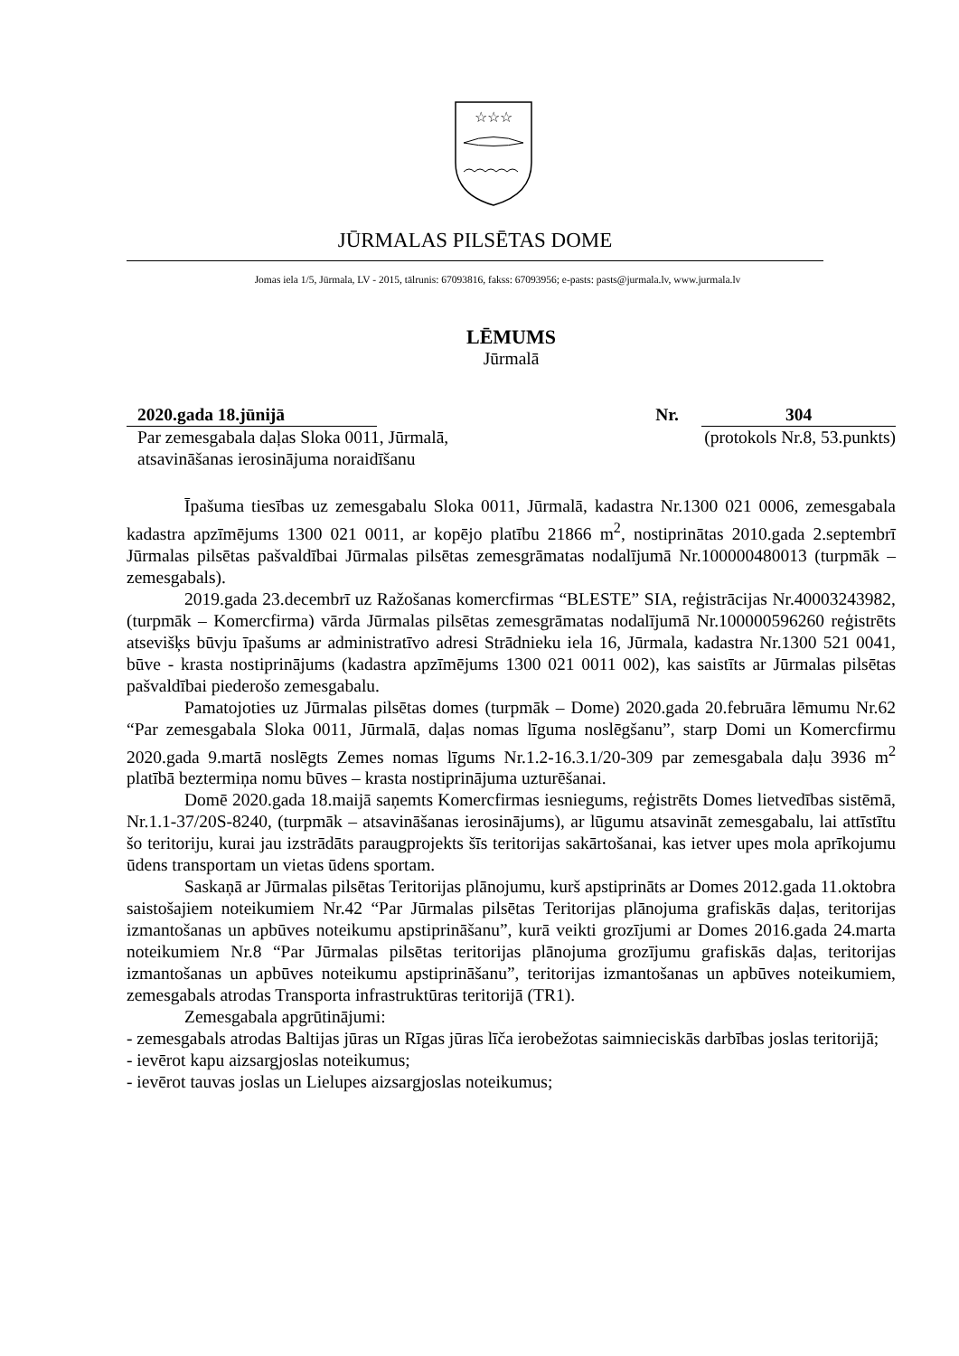☆☆☆
JŪRMALAS PILSĒTAS DOME
Jomas iela 1/5, Jūrmala, LV - 2015, tālrunis: 67093816, fakss: 67093956; e-pasts: pasts@jurmala.lv, www.jurmala.lv
LĒMUMS
Jūrmalā
2020.gada 18.jūnijā Nr. 304
Par zemesgabala daļas Sloka 0011, Jūrmalā,
atsavināšanas ierosinājuma noraidīšanu
(protokols Nr.8, 53.punkts)
Īpašuma tiesības uz zemesgabalu Sloka 0011, Jūrmalā, kadastra Nr.1300 021 0006, zemesgabala kadastra apzīmējums 1300 021 0011, ar kopējo platību 21866 m<sup>2</sup>, nostiprinātas 2010.gada 2.septembrī Jūrmalas pilsētas pašvaldībai Jūrmalas pilsētas zemesgrāmatas nodalījumā Nr.100000480013 (turpmāk – zemesgabals).
2019.gada 23.decembrī uz Ražošanas komercfirmas “BLESTE” SIA, reģistrācijas Nr.40003243982, (turpmāk – Komercfirma) vārda Jūrmalas pilsētas zemesgrāmatas nodalījumā Nr.100000596260 reģistrēts atsevišķs būvju īpašums ar administratīvo adresi Strādnieku iela 16, Jūrmala, kadastra Nr.1300 521 0041, būve - krasta nostiprinājums (kadastra apzīmējums 1300 021 0011 002), kas saistīts ar Jūrmalas pilsētas pašvaldībai piederošo zemesgabalu.
Pamatojoties uz Jūrmalas pilsētas domes (turpmāk – Dome) 2020.gada 20.februāra lēmumu Nr.62 “Par zemesgabala Sloka 0011, Jūrmalā, daļas nomas līguma noslēgšanu”, starp Domi un Komercfirmu 2020.gada 9.martā noslēgts Zemes nomas līgums Nr.1.2-16.3.1/20-309 par zemesgabala daļu 3936 m<sup>2</sup> platībā beztermiņa nomu būves – krasta nostiprinājuma uzturēšanai.
Domē 2020.gada 18.maijā saņemts Komercfirmas iesniegums, reģistrēts Domes lietvedības sistēmā, Nr.1.1-37/20S-8240, (turpmāk – atsavināšanas ierosinājums), ar lūgumu atsavināt zemesgabalu, lai attīstītu šo teritoriju, kurai jau izstrādāts paraugprojekts šīs teritorijas sakārtošanai, kas ietver upes mola aprīkojumu ūdens transportam un vietas ūdens sportam.
Saskaņā ar Jūrmalas pilsētas Teritorijas plānojumu, kurš apstiprināts ar Domes 2012.gada 11.oktobra saistošajiem noteikumiem Nr.42 “Par Jūrmalas pilsētas Teritorijas plānojuma grafiskās daļas, teritorijas izmantošanas un apbūves noteikumu apstiprināšanu”, kurā veikti grozījumi ar Domes 2016.gada 24.marta noteikumiem Nr.8 “Par Jūrmalas pilsētas teritorijas plānojuma grozījumu grafiskās daļas, teritorijas izmantošanas un apbūves noteikumu apstiprināšanu”, teritorijas izmantošanas un apbūves noteikumiem, zemesgabals atrodas Transporta infrastruktūras teritorijā (TR1).
Zemesgabala apgrūtinājumi:
- zemesgabals atrodas Baltijas jūras un Rīgas jūras līča ierobežotas saimnieciskās darbības joslas teritorijā;
- ievērot kapu aizsargjoslas noteikumus;
- ievērot tauvas joslas un Lielupes aizsargjoslas noteikumus;